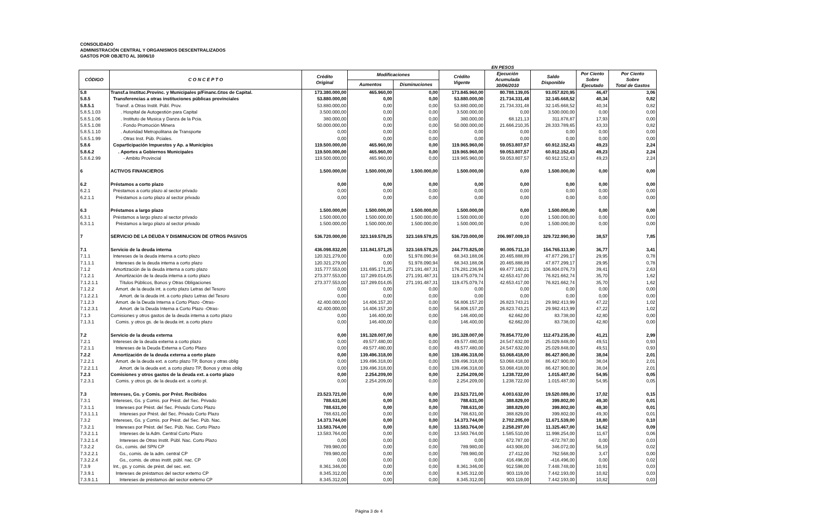CONSOLIDADO
ADMINISTRACIÓN CENTRAL Y ORGANISMOS DESCENTRALIZADOS
GASTOS POR OBJETO AL 30/06/10
EN PESOS
| CÓDIGO | C O N C E P T O | Crédito Original | Modificaciones | | Crédito Vigente | Ejecución Acumulada 30/06/2010 | Saldo Disponible | Por Ciento Sobre Ejecutado | Por Ciento Sobre Total de Gastos |
| --- | --- | --- | --- | --- | --- | --- | --- | --- | --- |
| | | | Aumentos | Disminuciones | | | | | |
| 5.8 | Transf.a Instituc.Provinc. y Municipales p/Financ.Gtos de Capital. | 173.380.000,00 | 465.960,00 | 0,00 | 173.845.960,00 | 80.788.139,05 | 93.057.820,95 | 46,47 | 3,06 |
| 5.8.5 | Transferencias a otras instituciones públicas provinciales | 53.880.000,00 | 0,00 | 0,00 | 53.880.000,00 | 21.734.331,48 | 32.145.668,52 | 40,34 | 0,82 |
| 5.8.5.1 | Transf. a Otras Instit. Públ. Prov. | 53.880.000,00 | 0,00 | 0,00 | 53.880.000,00 | 21.734.331,48 | 32.145.668,52 | 40,34 | 0,82 |
| 5.8.5.1.03 | . Hospital de Autogestión para Capital | 3.500.000,00 | 0,00 | 0,00 | 3.500.000,00 | 0,00 | 3.500.000,00 | 0,00 | 0,00 |
| 5.8.5.1.06 | . Instituto de Musica y Danza de la Pcia. | 380.000,00 | 0,00 | 0,00 | 380.000,00 | 68.121,13 | 311.878,87 | 17,93 | 0,00 |
| 5.8.5.1.08 | . Fondo Promoción Minera | 50.000.000,00 | 0,00 | 0,00 | 50.000.000,00 | 21.666.210,35 | 28.333.789,65 | 43,33 | 0,82 |
| 5.8.5.1.10 | . Autoridad Metropolitana de Transporte | 0,00 | 0,00 | 0,00 | 0,00 | 0,00 | 0,00 | 0,00 | 0,00 |
| 5.8.5.1.99 | . Otras Inst. Púb. Pciales. | 0,00 | 0,00 | 0,00 | 0,00 | 0,00 | 0,00 | 0,00 | 0,00 |
| 5.8.6 | Coparticipación Impuestos y Ap. a Municipios | 119.500.000,00 | 465.960,00 | 0,00 | 119.965.960,00 | 59.053.807,57 | 60.912.152,43 | 49,23 | 2,24 |
| 5.8.6.2 | . Aportes a Gobiernos Municipales | 119.500.000,00 | 465.960,00 | 0,00 | 119.965.960,00 | 59.053.807,57 | 60.912.152,43 | 49,23 | 2,24 |
| 5.8.6.2.99 | - Ambito Provincial | 119.500.000,00 | 465.960,00 | 0,00 | 119.965.960,00 | 59.053.807,57 | 60.912.152,43 | 49,23 | 2,24 |
| 6 | ACTIVOS FINANCIEROS | 1.500.000,00 | 1.500.000,00 | 1.500.000,00 | 1.500.000,00 | 0,00 | 1.500.000,00 | 0,00 | 0,00 |
| 6.2 | Préstamos a corto plazo | 0,00 | 0,00 | 0,00 | 0,00 | 0,00 | 0,00 | 0,00 | 0,00 |
| 6.2.1 | Préstamos a corto plazo al sector privado | 0,00 | 0,00 | 0,00 | 0,00 | 0,00 | 0,00 | 0,00 | 0,00 |
| 6.2.1.1 | Préstamos a corto plazo al sector privado | 0,00 | 0,00 | 0,00 | 0,00 | 0,00 | 0,00 | 0,00 | 0,00 |
| 6.3 | Préstamos a largo plazo | 1.500.000,00 | 1.500.000,00 | 1.500.000,00 | 1.500.000,00 | 0,00 | 1.500.000,00 | 0,00 | 0,00 |
| 6.3.1 | Préstamos a largo plazo al sector privado | 1.500.000,00 | 1.500.000,00 | 1.500.000,00 | 1.500.000,00 | 0,00 | 1.500.000,00 | 0,00 | 0,00 |
| 6.3.1.1 | Préstamos a largo plazo al sector privado | 1.500.000,00 | 1.500.000,00 | 1.500.000,00 | 1.500.000,00 | 0,00 | 1.500.000,00 | 0,00 | 0,00 |
| 7 | SERVICIO DE LA DEUDA Y DISMINUCION DE OTROS PASIVOS | 536.720.000,00 | 323.169.578,25 | 323.169.578,25 | 536.720.000,00 | 206.997.009,10 | 329.722.990,90 | 38,57 | 7,85 |
| 7.1 | Servicio de la deuda interna | 436.098.832,00 | 131.841.571,25 | 323.169.578,25 | 244.770.825,00 | 90.005.711,10 | 154.765.113,90 | 36,77 | 3,41 |
| 7.1.1 | Intereses de la deuda interna a corto plazo | 120.321.279,00 | 0,00 | 51.978.090,94 | 68.343.188,06 | 20.465.888,89 | 47.877.299,17 | 29,95 | 0,78 |
| 7.1.1.1 | Intereses de la deuda interna a corto plazo | 120.321.279,00 | 0,00 | 51.978.090,94 | 68.343.188,06 | 20.465.888,89 | 47.877.299,17 | 29,95 | 0,78 |
| 7.1.2 | Amortización de la deuda interna a corto plazo | 315.777.553,00 | 131.695.171,25 | 271.191.487,31 | 176.281.236,94 | 69.477.160,21 | 106.804.076,73 | 39,41 | 2,63 |
| 7.1.2.1 | Amortización de la deuda interna a corto plazo | 273.377.553,00 | 117.289.014,05 | 271.191.487,31 | 119.475.079,74 | 42.653.417,00 | 76.821.662,74 | 35,70 | 1,62 |
| 7.1.2.1.1 | Títulos Públicos, Bonos y Otras Obligaciones | 273.377.553,00 | 117.289.014,05 | 271.191.487,31 | 119.475.079,74 | 42.653.417,00 | 76.821.662,74 | 35,70 | 1,62 |
| 7.1.2.2 | Amort. de la deuda int. a corto plazo Letras del Tesoro | 0,00 | 0,00 | 0,00 | 0,00 | 0,00 | 0,00 | 0,00 | 0,00 |
| 7.1.2.2.1 | Amort. de la deuda int. a corto plazo Letras del Tesoro | 0,00 | 0,00 | 0,00 | 0,00 | 0,00 | 0,00 | 0,00 | 0,00 |
| 7.1.2.3 | Amort. de la Deuda Interna a Corto Plazo -Otras- | 42.400.000,00 | 14.406.157,20 | 0,00 | 56.806.157,20 | 26.823.743,21 | 29.982.413,99 | 47,22 | 1,02 |
| 7.1.2.3.1 | Amort. de la Deuda Interna a Corto Plazo -Otras- | 42.400.000,00 | 14.406.157,20 | 0,00 | 56.806.157,20 | 26.823.743,21 | 29.982.413,99 | 47,22 | 1,02 |
| 7.1.3 | Comisiones y otros gastos de la deuda interna a corto plazo | 0,00 | 146.400,00 | 0,00 | 146.400,00 | 62.662,00 | 83.738,00 | 42,80 | 0,00 |
| 7.1.3.1 | Comis. y otros gs. de la deuda int. a corto plazo | 0,00 | 146.400,00 | 0,00 | 146.400,00 | 62.662,00 | 83.738,00 | 42,80 | 0,00 |
| 7.2 | Servicio de la deuda externa | 0,00 | 191.328.007,00 | 0,00 | 191.328.007,00 | 78.854.772,00 | 112.473.235,00 | 41,21 | 2,99 |
| 7.2.1 | Intereses de la deuda externa a corto plazo | 0,00 | 49.577.480,00 | 0,00 | 49.577.480,00 | 24.547.632,00 | 25.029.848,00 | 49,51 | 0,93 |
| 7.2.1.1 | Intereses de la Deuda Externa a Corto Plazo | 0,00 | 49.577.480,00 | 0,00 | 49.577.480,00 | 24.547.632,00 | 25.029.848,00 | 49,51 | 0,93 |
| 7.2.2 | Amortización de la deuda externa a corto plazo | 0,00 | 139.496.318,00 | 0,00 | 139.496.318,00 | 53.068.418,00 | 86.427.900,00 | 38,04 | 2,01 |
| 7.2.2.1 | Amort. de la deuda ext. a corto plazo TP, Bonos y otras oblig | 0,00 | 139.496.318,00 | 0,00 | 139.496.318,00 | 53.068.418,00 | 86.427.900,00 | 38,04 | 2,01 |
| 7.2.2.1.1 | Amort. de la deuda ext. a corto plazo TP, Bonos y otras oblig | 0,00 | 139.496.318,00 | 0,00 | 139.496.318,00 | 53.068.418,00 | 86.427.900,00 | 38,04 | 2,01 |
| 7.2.3 | Comisiones y otros gastos de la deuda ext. a corto plazo | 0,00 | 2.254.209,00 | 0,00 | 2.254.209,00 | 1.238.722,00 | 1.015.487,00 | 54,95 | 0,05 |
| 7.2.3.1 | Comis. y otros gs. de la deuda ext. a corto pl. | 0,00 | 2.254.209,00 | 0,00 | 2.254.209,00 | 1.238.722,00 | 1.015.487,00 | 54,95 | 0,05 |
| 7.3 | Intereses, Gs. y Comis. por Prést. Recibidos | 23.523.721,00 | 0,00 | 0,00 | 23.523.721,00 | 4.003.632,00 | 19.520.089,00 | 17,02 | 0,15 |
| 7.3.1 | Intereses, Gs. y Comis. por Prést. del Sec. Privado | 788.631,00 | 0,00 | 0,00 | 788.631,00 | 388.829,00 | 399.802,00 | 49,30 | 0,01 |
| 7.3.1.1 | Intereses por Prést. del Sec. Privado Corto Plazo | 788.631,00 | 0,00 | 0,00 | 788.631,00 | 388.829,00 | 399.802,00 | 49,30 | 0,01 |
| 7.3.1.1.1 | Intereses por Prést. del Sec. Privado Corto Plazo | 788.631,00 | 0,00 | 0,00 | 788.631,00 | 388.829,00 | 399.802,00 | 49,30 | 0,01 |
| 7.3.2 | Intereses, Gs. y Comis. por Prést. del Sec. Púb. Nac. | 14.373.744,00 | 0,00 | 0,00 | 14.373.744,00 | 2.702.205,00 | 11.671.539,00 | 18,80 | 0,10 |
| 7.3.2.1 | Intereses por Prést. del Sec. Púb. Nac. Corto Plazo | 13.583.764,00 | 0,00 | 0,00 | 13.583.764,00 | 2.258.297,00 | 11.325.467,00 | 16,62 | 0,09 |
| 7.3.2.1.1 | Intereses de la Adm. Central Corto Plazo | 13.583.764,00 | 0,00 | 0,00 | 13.583.764,00 | 1.585.510,00 | 11.998.254,00 | 11,67 | 0,06 |
| 7.3.2.1.4 | Intereses de Otras Instit. Públ. Nac. Corto Plazo | 0,00 | 0,00 | 0,00 | 0,00 | 672.787,00 | -672.787,00 | 0,00 | 0,03 |
| 7.3.2.2 | Gs., comis. del SPN CP | 789.980,00 | 0,00 | 0,00 | 789.980,00 | 443.908,00 | 346.072,00 | 56,19 | 0,02 |
| 7.3.2.2.1 | Gs., comis. de la adm. central CP | 789.980,00 | 0,00 | 0,00 | 789.980,00 | 27.412,00 | 762.568,00 | 3,47 | 0,00 |
| 7.3.2.2.4 | Gs., comis. de otras instit. públ. nac. CP | 0,00 | 0,00 | 0,00 | 0,00 | 416.496,00 | -416.496,00 | 0,00 | 0,02 |
| 7.3.9 | Int., gs. y comis. de prést. del sec. ext. | 8.361.346,00 | 0,00 | 0,00 | 8.361.346,00 | 912.598,00 | 7.448.748,00 | 10,91 | 0,03 |
| 7.3.9.1 | Intereses de préstamos del sector externo CP | 8.345.312,00 | 0,00 | 0,00 | 8.345.312,00 | 903.119,00 | 7.442.193,00 | 10,82 | 0,03 |
| 7.3.9.1.1 | Intereses de préstamos del sector externo CP | 8.345.312,00 | 0,00 | 0,00 | 8.345.312,00 | 903.119,00 | 7.442.193,00 | 10,82 | 0,03 |
Página 3 de 4